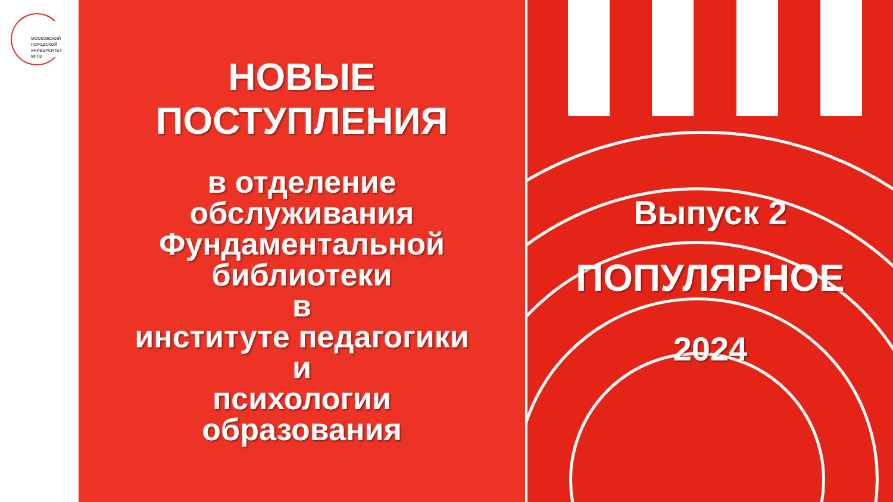МОСКОВСКИЙ
ГОРОДСКОЙ
УНИВЕРСИТЕТ
МГПУ
НОВЫЕ
ПОСТУПЛЕНИЯ
в отделение
обслуживания
Фундаментальной
библиотеки
в
институте педагогики
и
психологии
образования
Выпуск 2
ПОПУЛЯРНОЕ
2024